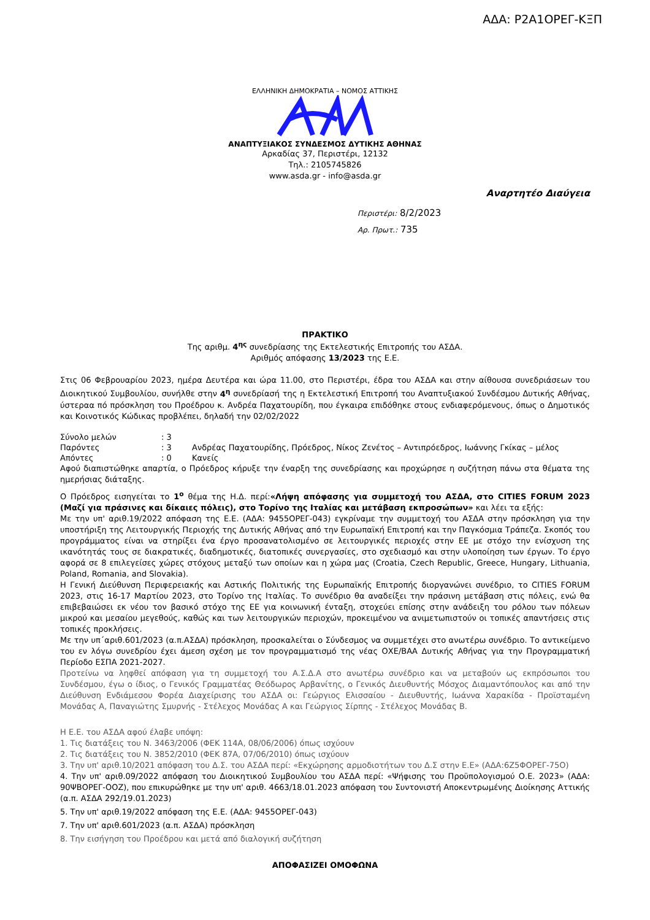ΑΔΑ: Ρ2Α1ΟΡΕΓ-ΚΞΠ
ΕΛΛΗΝΙΚΗ ΔΗΜΟΚΡΑΤΙΑ – ΝΟΜΟΣ ΑΤΤΙΚΗΣ
ΑΝΑΠΤΥΞΙΑΚΟΣ ΣΥΝΔΕΣΜΟΣ ΔΥΤΙΚΗΣ ΑΘΗΝΑΣ
Αρκαδίας 37, Περιστέρι, 12132
Τηλ.: 2105745826
www.asda.gr - info@asda.gr
Αναρτητέο Διαύγεια
Περιστέρι: 8/2/2023
Αρ. Πρωτ.: 735
ΠΡΑΚΤΙΚΟ
Της αριθμ. 4<sup>ης</sup> συνεδρίασης της Εκτελεστικής Επιτροπής του ΑΣΔΑ.
Αριθμός απόφασης 13/2023 της Ε.Ε.
Στις 06 Φεβρουαρίου 2023, ημέρα Δευτέρα και ώρα 11.00, στο Περιστέρι, έδρα του ΑΣΔΑ και στην αίθουσα συνεδριάσεων του Διοικητικού Συμβουλίου, συνήλθε στην 4<sup>η</sup> συνεδρίασή της η Εκτελεστική Επιτροπή του Αναπτυξιακού Συνδέσμου Δυτικής Αθήνας, ύστεραα πό πρόσκληση του Προέδρου κ. Ανδρέα Παχατουρίδη, που έγκαιρα επιδόθηκε στους ενδιαφερόμενους, όπως ο Δημοτικός και Κοινοτικός Κώδικας προβλέπει, δηλαδή την 02/02/2022
| Σύνολο μελών | : 3 | |
| Παρόντες | : 3 | Ανδρέας Παχατουρίδης, Πρόεδρος, Νίκος Ζενέτος – Αντιπρόεδρος, Ιωάννης Γκίκας – μέλος |
| Απόντες | : 0 | Κανείς |
Αφού διαπιστώθηκε απαρτία, ο Πρόεδρος κήρυξε την έναρξη της συνεδρίασης και προχώρησε η συζήτηση πάνω στα θέματα της ημερήσιας διάταξης.
Ο Πρόεδρος εισηγείται το 1<sup>ο</sup> θέμα της Η.Δ. περί:«Λήψη απόφασης για συμμετοχή του ΑΣΔΑ, στο CITIES FORUM 2023 (Μαζί για πράσινες και δίκαιες πόλεις), στο Τορίνο της Ιταλίας και μετάβαση εκπροσώπων» και λέει τα εξής:
Με την υπ' αριθ.19/2022 απόφαση της Ε.Ε. (ΑΔΑ: 9455ΟΡΕΓ-043) εγκρίναμε την συμμετοχή του ΑΣΔΑ στην πρόσκληση για την υποστήριξη της Λειτουργικής Περιοχής της Δυτικής Αθήνας από την Ευρωπαϊκή Επιτροπή και την Παγκόσμια Τράπεζα. Σκοπός του προγράμματος είναι να στηρίξει ένα έργο προσανατολισμένο σε λειτουργικές περιοχές στην ΕΕ με στόχο την ενίσχυση της ικανότητάς τους σε διακρατικές, διαδημοτικές, διατοπικές συνεργασίες, στο σχεδιασμό και στην υλοποίηση των έργων. Το έργο αφορά σε 8 επιλεγείσες χώρες στόχους μεταξύ των οποίων και η χώρα μας (Croatia, Czech Republic, Greece, Hungary, Lithuania, Poland, Romania, and Slovakia).
Η Γενική Διεύθυνση Περιφερειακής και Αστικής Πολιτικής της Ευρωπαϊκής Επιτροπής διοργανώνει συνέδριο, το CITIES FORUM 2023, στις 16-17 Μαρτίου 2023, στο Τορίνο της Ιταλίας. Το συνέδριο θα αναδείξει την πράσινη μετάβαση στις πόλεις, ενώ θα επιβεβαιώσει εκ νέου τον βασικό στόχο της ΕΕ για κοινωνική ένταξη, στοχεύει επίσης στην ανάδειξη του ρόλου των πόλεων μικρού και μεσαίου μεγεθούς, καθώς και των λειτουργικών περιοχών, προκειμένου να ανιμετωπιστούν οι τοπικές απαντήσεις στις τοπικές προκλήσεις.
Με την υπ΄αριθ.601/2023 (α.π.ΑΣΔΑ) πρόσκληση, προσκαλείται ο Σύνδεσμος να συμμετέχει στο ανωτέρω συνέδριο. Το αντικείμενο του εν λόγω συνεδρίου έχει άμεση σχέση με τον προγραμματισμό της νέας ΟΧΕ/ΒΑΑ Δυτικής Αθήνας για την Προγραμματική Περίοδο ΕΣΠΑ 2021-2027.
Προτείνω να ληφθεί απόφαση για τη συμμετοχή του Α.Σ.Δ.Α στο ανωτέρω συνέδριο και να μεταβούν ως εκπρόσωποι του Συνδέσμου, έγω ο ίδιος, ο Γενικός Γραμματέας Θεόδωρος Αρβανίτης, ο Γενικός Διευθυντής Μόσχος Διαμαντόπουλος και από την Διεύθυνση Ενδιάμεσου Φορέα Διαχείρισης του ΑΣΔΑ οι: Γεώργιος Ελισσαίου - Διευθυντής, Ιωάννα Χαρακίδα - Προϊσταμένη Μονάδας Α, Παναγιώτης Σμυρνής - Στέλεχος Μονάδας Α και Γεώργιος Σίρπης - Στέλεχος Μονάδας Β.
Η Ε.Ε. του ΑΣΔΑ αφού έλαβε υπόψη:
1. Τις διατάξεις του Ν. 3463/2006 (ΦΕΚ 114Α, 08/06/2006) όπως ισχύουν
2. Τις διατάξεις του Ν. 3852/2010 (ΦΕΚ 87Α, 07/06/2010) όπως ισχύουν
3. Την υπ' αριθ.10/2021 απόφαση του Δ.Σ. του ΑΣΔΑ περί: «Εκχώρησης αρμοδιοτήτων του Δ.Σ στην Ε.Ε» (ΑΔΑ:6Ζ5ΦΟΡΕΓ-75Ο)
4. Την υπ' αριθ.09/2022 απόφαση του Διοικητικού Συμβουλίου του ΑΣΔΑ περί: «Ψήφισης του Προϋπολογισμού Ο.Ε. 2023» (ΑΔΑ: 90ΨΒΟΡΕΓ-ΟΟΖ), που επικυρώθηκε με την υπ' αριθ. 4663/18.01.2023 απόφαση του Συντονιστή Αποκεντρωμένης Διοίκησης Αττικής (α.π. ΑΣΔΑ 292/19.01.2023)
5. Την υπ' αριθ.19/2022 απόφαση της Ε.Ε. (ΑΔΑ: 9455ΟΡΕΓ-043)
7. Την υπ' αριθ.601/2023 (α.π. ΑΣΔΑ) πρόσκληση
8. Την εισήγηση του Προέδρου και μετά από διαλογική συζήτηση
ΑΠΟΦΑΣΙΖΕΙ ΟΜΟΦΩΝΑ